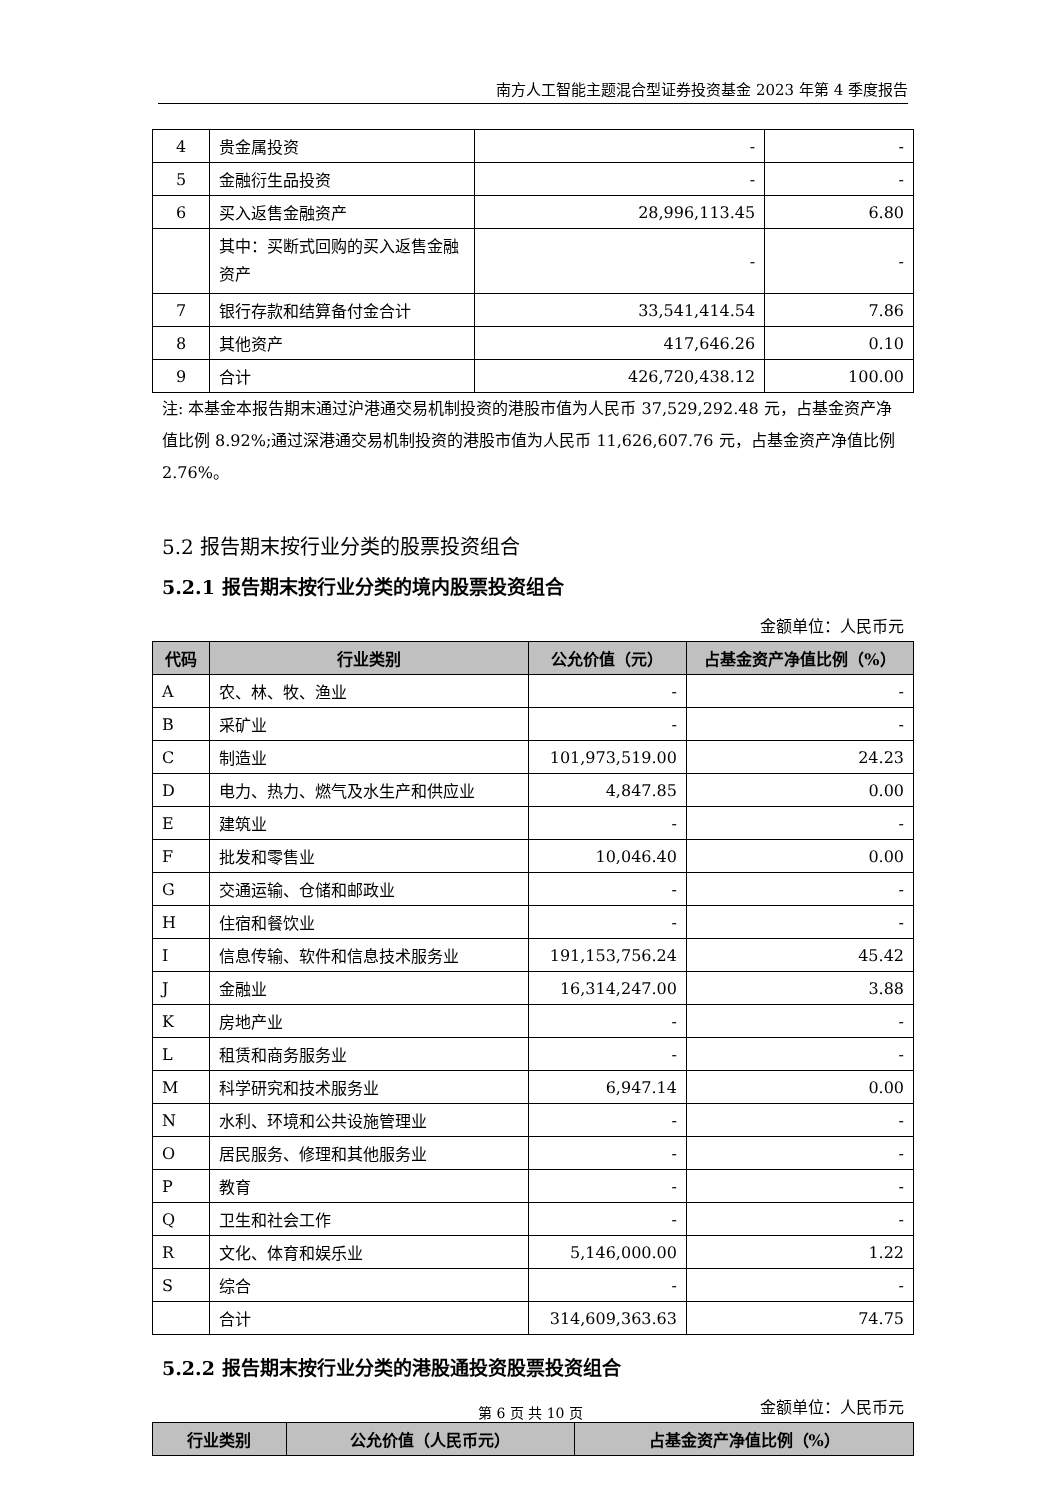南方人工智能主题混合型证券投资基金 2023 年第 4 季度报告
| 4 | 贵金属投资 | - | - |
| 5 | 金融衍生品投资 | - | - |
| 6 | 买入返售金融资产 | 28,996,113.45 | 6.80 |
| | 其中：买断式回购的买入返售金融资产 | - | - |
| 7 | 银行存款和结算备付金合计 | 33,541,414.54 | 7.86 |
| 8 | 其他资产 | 417,646.26 | 0.10 |
| 9 | 合计 | 426,720,438.12 | 100.00 |
注: 本基金本报告期末通过沪港通交易机制投资的港股市值为人民币 37,529,292.48 元，占基金资产净值比例 8.92%;通过深港通交易机制投资的港股市值为人民币 11,626,607.76 元，占基金资产净值比例 2.76%。
5.2 报告期末按行业分类的股票投资组合
5.2.1 报告期末按行业分类的境内股票投资组合
金额单位：人民币元
| 代码 | 行业类别 | 公允价值（元） | 占基金资产净值比例（%） |
| --- | --- | --- | --- |
| A | 农、林、牧、渔业 | - | - |
| B | 采矿业 | - | - |
| C | 制造业 | 101,973,519.00 | 24.23 |
| D | 电力、热力、燃气及水生产和供应业 | 4,847.85 | 0.00 |
| E | 建筑业 | - | - |
| F | 批发和零售业 | 10,046.40 | 0.00 |
| G | 交通运输、仓储和邮政业 | - | - |
| H | 住宿和餐饮业 | - | - |
| I | 信息传输、软件和信息技术服务业 | 191,153,756.24 | 45.42 |
| J | 金融业 | 16,314,247.00 | 3.88 |
| K | 房地产业 | - | - |
| L | 租赁和商务服务业 | - | - |
| M | 科学研究和技术服务业 | 6,947.14 | 0.00 |
| N | 水利、环境和公共设施管理业 | - | - |
| O | 居民服务、修理和其他服务业 | - | - |
| P | 教育 | - | - |
| Q | 卫生和社会工作 | - | - |
| R | 文化、体育和娱乐业 | 5,146,000.00 | 1.22 |
| S | 综合 | - | - |
| | 合计 | 314,609,363.63 | 74.75 |
5.2.2 报告期末按行业分类的港股通投资股票投资组合
金额单位：人民币元
| 行业类别 | 公允价值（人民币元） | 占基金资产净值比例（%） |
| --- | --- | --- |
第 6 页 共 10 页